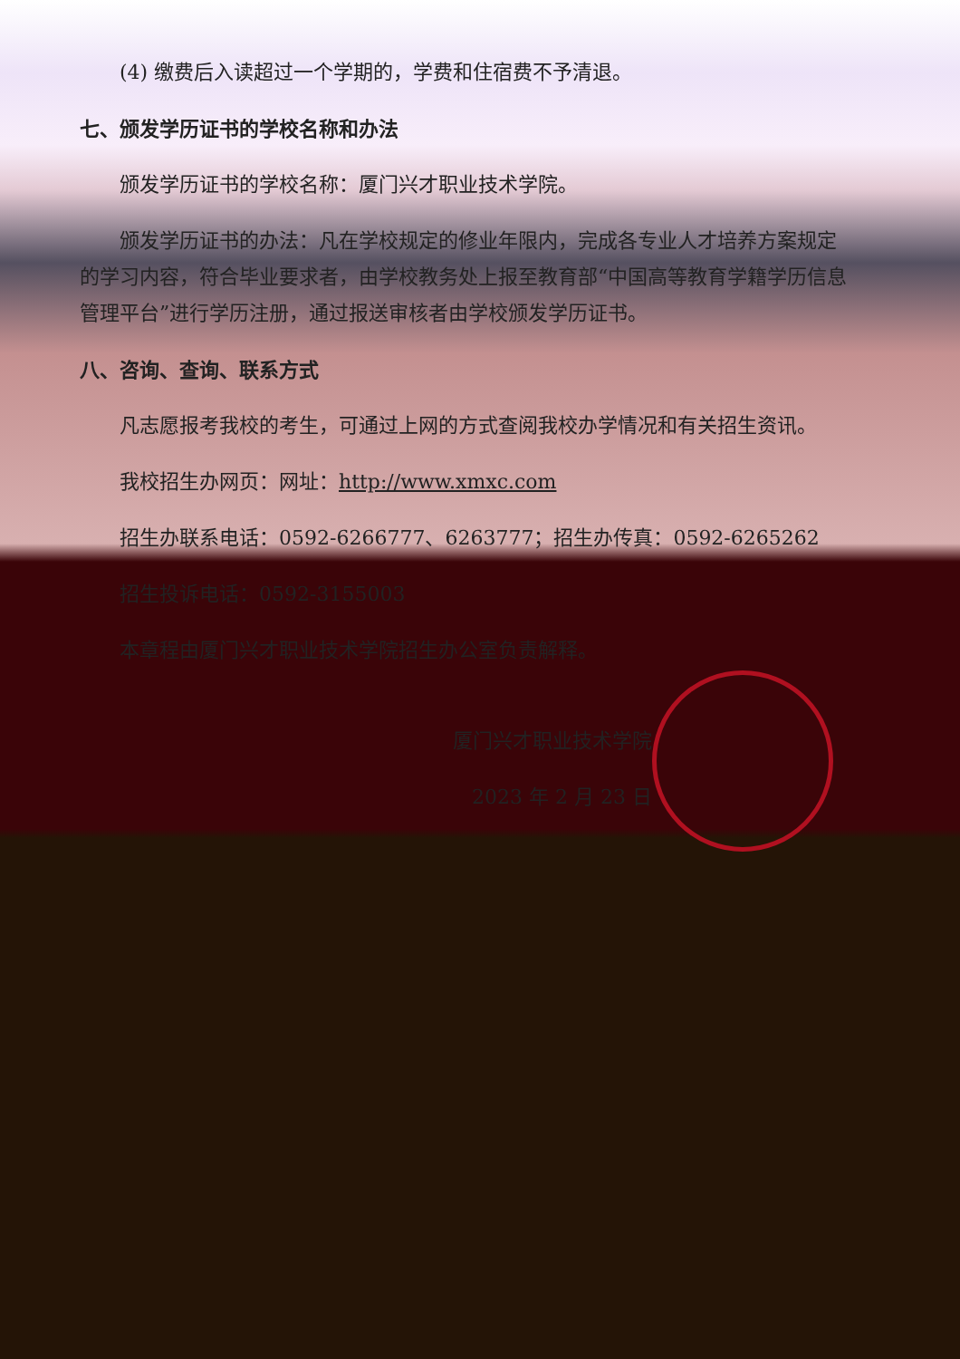(4) 缴费后入读超过一个学期的，学费和住宿费不予清退。
七、颁发学历证书的学校名称和办法
颁发学历证书的学校名称：厦门兴才职业技术学院。
颁发学历证书的办法：凡在学校规定的修业年限内，完成各专业人才培养方案规定的学习内容，符合毕业要求者，由学校教务处上报至教育部“中国高等教育学籍学历信息管理平台”进行学历注册，通过报送审核者由学校颁发学历证书。
八、咨询、查询、联系方式
凡志愿报考我校的考生，可通过上网的方式查阅我校办学情况和有关招生资讯。
我校招生办网页：网址：http://www.xmxc.com
招生办联系电话：0592-6266777、6263777；招生办传真：0592-6265262
招生投诉电话：0592-3155003
本章程由厦门兴才职业技术学院招生办公室负责解释。
厦门兴才职业技术学院
2023 年 2 月 23 日